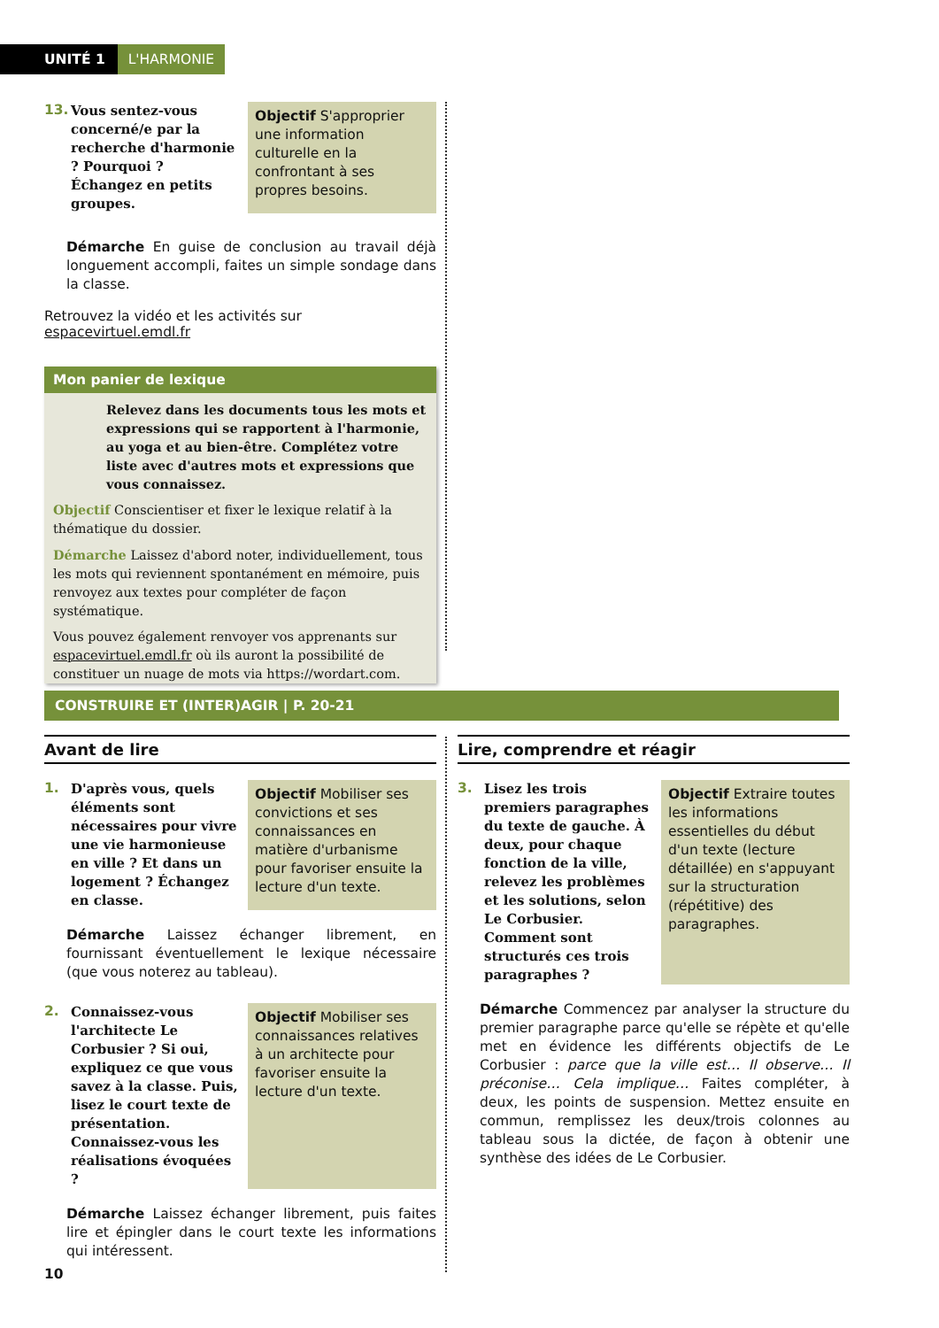UNITÉ 1 L'HARMONIE
13.
Vous sentez-vous concerné/e par la recherche d'harmonie ? Pourquoi ? Échangez en petits groupes.
Objectif S'approprier une information culturelle en la confrontant à ses propres besoins.
Démarche En guise de conclusion au travail déjà longuement accompli, faites un simple sondage dans la classe.
Retrouvez la vidéo et les activités sur espacevirtuel.emdl.fr
Mon panier de lexique
Relevez dans les documents tous les mots et expressions qui se rapportent à l'harmonie, au yoga et au bien-être. Complétez votre liste avec d'autres mots et expressions que vous connaissez.
Objectif Conscientiser et fixer le lexique relatif à la thématique du dossier.
Démarche Laissez d'abord noter, individuellement, tous les mots qui reviennent spontanément en mémoire, puis renvoyez aux textes pour compléter de façon systématique.
Vous pouvez également renvoyer vos apprenants sur espacevirtuel.emdl.fr où ils auront la possibilité de constituer un nuage de mots via https://wordart.com.
CONSTRUIRE ET (INTER)AGIR | P. 20-21
Avant de lire
1.
D'après vous, quels éléments sont nécessaires pour vivre une vie harmonieuse en ville ? Et dans un logement ? Échangez en classe.
Objectif Mobiliser ses convictions et ses connaissances en matière d'urbanisme pour favoriser ensuite la lecture d'un texte.
Démarche Laissez échanger librement, en fournissant éventuellement le lexique nécessaire (que vous noterez au tableau).
2.
Connaissez-vous l'architecte Le Corbusier ? Si oui, expliquez ce que vous savez à la classe. Puis, lisez le court texte de présentation. Connaissez-vous les réalisations évoquées ?
Objectif Mobiliser ses connaissances relatives à un architecte pour favoriser ensuite la lecture d'un texte.
Démarche Laissez échanger librement, puis faites lire et épingler dans le court texte les informations qui intéressent.
10
Lire, comprendre et réagir
3.
Lisez les trois premiers paragraphes du texte de gauche. À deux, pour chaque fonction de la ville, relevez les problèmes et les solutions, selon Le Corbusier. Comment sont structurés ces trois paragraphes ?
Objectif Extraire toutes les informations essentielles du début d'un texte (lecture détaillée) en s'appuyant sur la structuration (répétitive) des paragraphes.
Démarche Commencez par analyser la structure du premier paragraphe parce qu'elle se répète et qu'elle met en évidence les différents objectifs de Le Corbusier : parce que la ville est… Il observe… Il préconise… Cela implique… Faites compléter, à deux, les points de suspension. Mettez ensuite en commun, remplissez les deux/trois colonnes au tableau sous la dictée, de façon à obtenir une synthèse des idées de Le Corbusier.